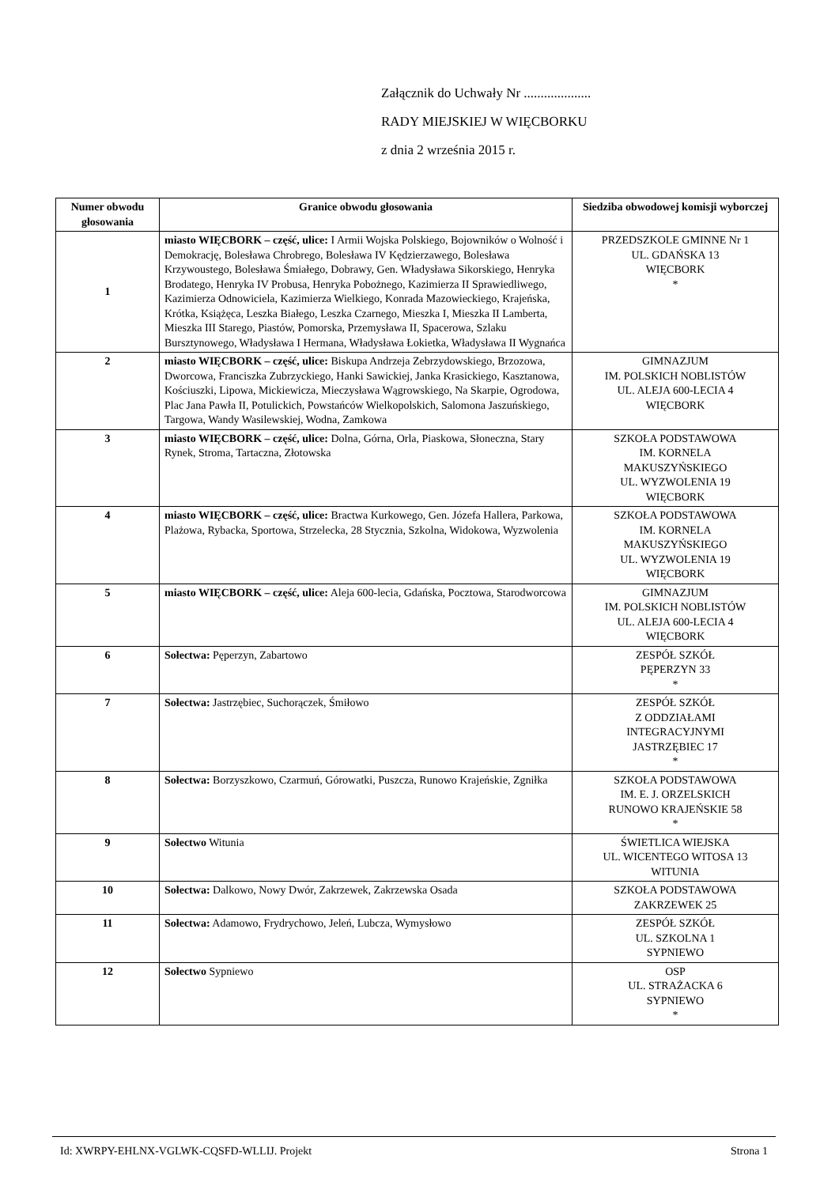Załącznik do Uchwały Nr ....................
RADY MIEJSKIEJ W WIĘCBORKU
z dnia 2 września 2015 r.
| Numer obwodu głosowania | Granice obwodu głosowania | Siedziba obwodowej komisji wyborczej |
| --- | --- | --- |
| 1 | miasto WIĘCBORK – część, ulice: I Armii Wojska Polskiego, Bojowników o Wolność i Demokrację, Bolesława Chrobrego, Bolesława IV Kędzierzawego, Bolesława Krzywoustego, Bolesława Śmiałego, Dobrawy, Gen. Władysława Sikorskiego, Henryka Brodatego, Henryka IV Probusa, Henryka Pobożnego, Kazimierza II Sprawiedliwego, Kazimierza Odnowiciela, Kazimierza Wielkiego, Konrada Mazowieckiego, Krajeńska, Krótka, Książęca, Leszka Białego, Leszka Czarnego, Mieszka I, Mieszka II Lamberta, Mieszka III Starego, Piastów, Pomorska, Przemysława II, Spacerowa, Szlaku Bursztynowego, Władysława I Hermana, Władysława Łokietka, Władysława II Wygnańca | PRZEDSZKOLE GMINNE Nr 1 UL. GDAŃSKA 13 WIĘCBORK * |
| 2 | miasto WIĘCBORK – część, ulice: Biskupa Andrzeja Zebrzydowskiego, Brzozowa, Dworcowa, Franciszka Zubrzyckiego, Hanki Sawickiej, Janka Krasickiego, Kasztanowa, Kościuszki, Lipowa, Mickiewicza, Mieczysława Wągrowskiego, Na Skarpie, Ogrodowa, Plac Jana Pawła II, Potulickich, Powstańców Wielkopolskich, Salomona Jaszuńskiego, Targowa, Wandy Wasilewskiej, Wodna, Zamkowa | GIMNAZJUM IM. POLSKICH NOBLISTÓW UL. ALEJA 600-LECIA 4 WIĘCBORK |
| 3 | miasto WIĘCBORK – część, ulice: Dolna, Górna, Orla, Piaskowa, Słoneczna, Stary Rynek, Stroma, Tartaczna, Złotowska | SZKOŁA PODSTAWOWA IM. KORNELA MAKUSZYŃSKIEGO UL. WYZWOLENIA 19 WIĘCBORK |
| 4 | miasto WIĘCBORK – część, ulice: Bractwa Kurkowego, Gen. Józefa Hallera, Parkowa, Plażowa, Rybacka, Sportowa, Strzelecka, 28 Stycznia, Szkolna, Widokowa, Wyzwolenia | SZKOŁA PODSTAWOWA IM. KORNELA MAKUSZYŃSKIEGO UL. WYZWOLENIA 19 WIĘCBORK |
| 5 | miasto WIĘCBORK – część, ulice: Aleja 600-lecia, Gdańska, Pocztowa, Starodworcowa | GIMNAZJUM IM. POLSKICH NOBLISTÓW UL. ALEJA 600-LECIA 4 WIĘCBORK |
| 6 | Sołectwa: Pęperzyn, Zabartowo | ZESPÓŁ SZKÓŁ PĘPERZYN 33 * |
| 7 | Sołectwa: Jastrzębiec, Suchorączek, Śmiłowo | ZESPÓŁ SZKÓŁ Z ODDZIAŁAMI INTEGRACYJNYMI JASTRZĘBIEC 17 * |
| 8 | Sołectwa: Borzyszkowo, Czarmuń, Górowatki, Puszcza, Runowo Krajeńskie, Zgniłka | SZKOŁA PODSTAWOWA IM. E. J. ORZELSKICH RUNOWO KRAJEŃSKIE 58 * |
| 9 | Sołectwo Witunia | ŚWIETLICA WIEJSKA UL. WICENTEGO WITOSA 13 WITUNIA |
| 10 | Sołectwa: Dalkowo, Nowy Dwór, Zakrzewek, Zakrzewska Osada | SZKOŁA PODSTAWOWA ZAKRZEWEK 25 |
| 11 | Sołectwa: Adamowo, Frydrychowo, Jeleń, Lubcza, Wymysłowo | ZESPÓŁ SZKÓŁ UL. SZKOLNA 1 SYPNIEWO |
| 12 | Sołectwo Sypniewo | OSP UL. STRAŻACKA 6 SYPNIEWO * |
Id: XWRPY-EHLNX-VGLWK-CQSFD-WLLIJ. Projekt Strona 1